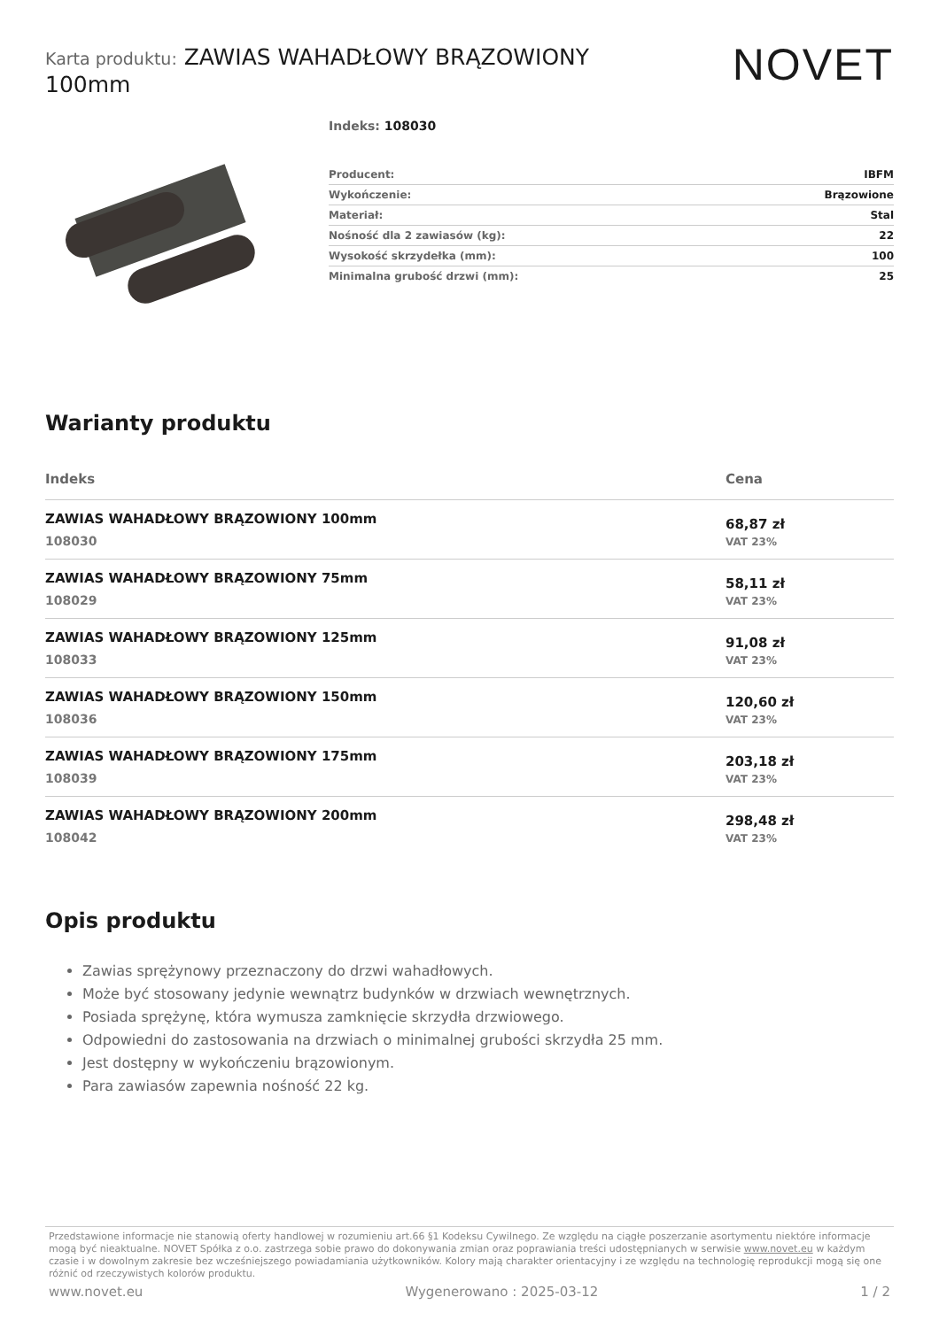Karta produktu: ZAWIAS WAHADŁOWY BRĄZOWIONY 100mm
NOVET
Indeks: 108030
| Producent: | IBFM |
| Wykończenie: | Brązowione |
| Materiał: | Stal |
| Nośność dla 2 zawiasów (kg): | 22 |
| Wysokość skrzydełka (mm): | 100 |
| Minimalna grubość drzwi (mm): | 25 |
Warianty produktu
| Indeks | Cena |
| --- | --- |
| ZAWIAS WAHADŁOWY BRĄZOWIONY 100mm 108030 | 68,87 zł VAT 23% |
| ZAWIAS WAHADŁOWY BRĄZOWIONY 75mm 108029 | 58,11 zł VAT 23% |
| ZAWIAS WAHADŁOWY BRĄZOWIONY 125mm 108033 | 91,08 zł VAT 23% |
| ZAWIAS WAHADŁOWY BRĄZOWIONY 150mm 108036 | 120,60 zł VAT 23% |
| ZAWIAS WAHADŁOWY BRĄZOWIONY 175mm 108039 | 203,18 zł VAT 23% |
| ZAWIAS WAHADŁOWY BRĄZOWIONY 200mm 108042 | 298,48 zł VAT 23% |
Opis produktu
Zawias sprężynowy przeznaczony do drzwi wahadłowych.
Może być stosowany jedynie wewnątrz budynków w drzwiach wewnętrznych.
Posiada sprężynę, która wymusza zamknięcie skrzydła drzwiowego.
Odpowiedni do zastosowania na drzwiach o minimalnej grubości skrzydła 25 mm.
Jest dostępny w wykończeniu brązowionym.
Para zawiasów zapewnia nośność 22 kg.
Przedstawione informacje nie stanowią oferty handlowej w rozumieniu art.66 §1 Kodeksu Cywilnego. Ze względu na ciągłe poszerzanie asortymentu niektóre informacje mogą być nieaktualne. NOVET Spółka z o.o. zastrzega sobie prawo do dokonywania zmian oraz poprawiania treści udostępnianych w serwisie www.novet.eu w każdym czasie i w dowolnym zakresie bez wcześniejszego powiadamiania użytkowników. Kolory mają charakter orientacyjny i ze względu na technologię reprodukcji mogą się one różnić od rzeczywistych kolorów produktu.
www.novet.eu Wygenerowano : 2025-03-12 1 / 2